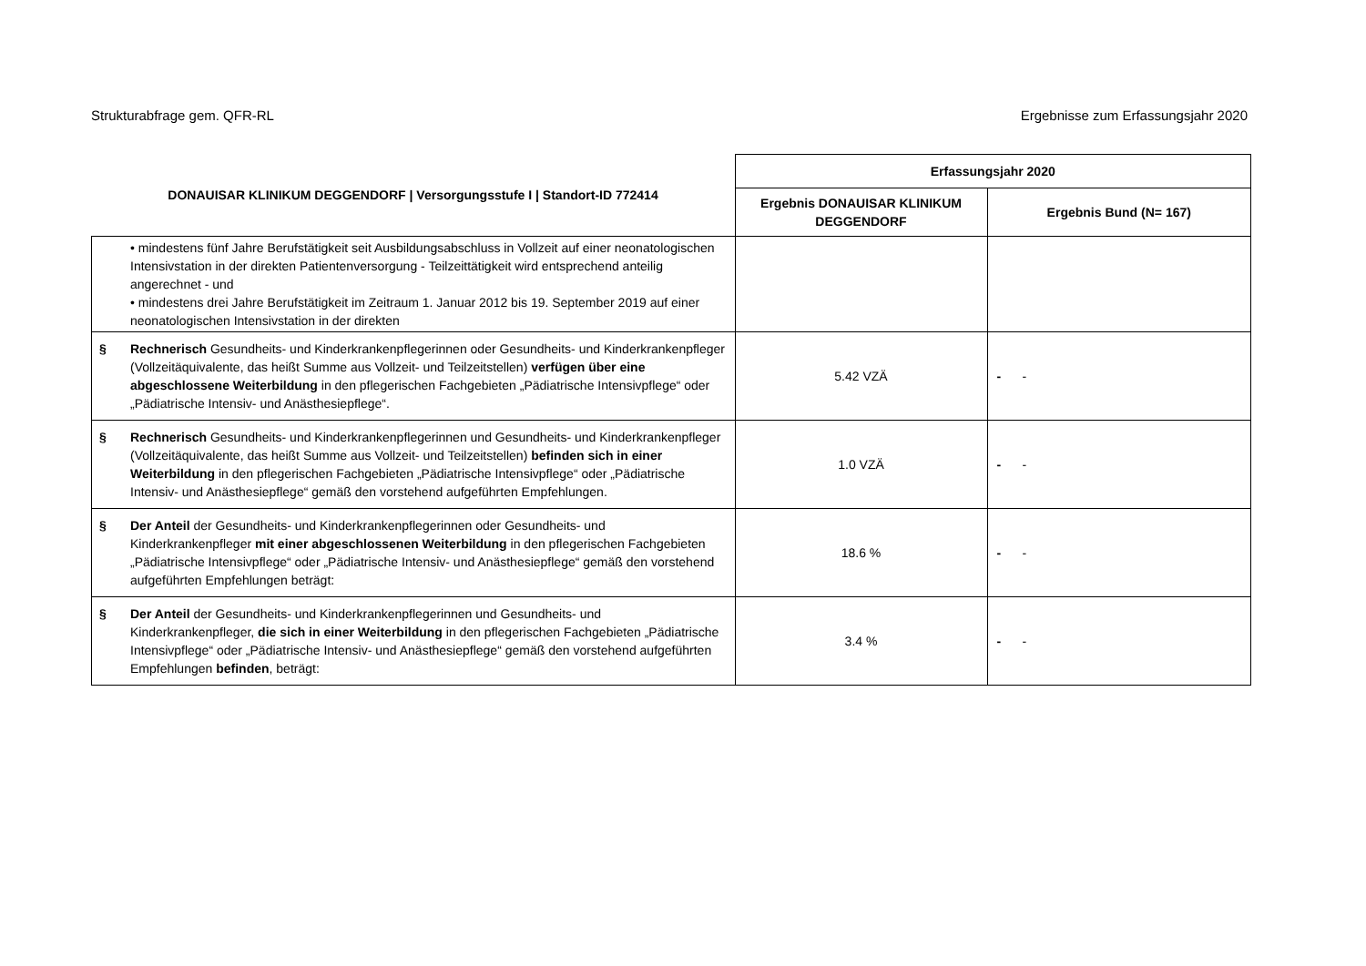Strukturabfrage gem. QFR-RL Ergebnisse zum Erfassungsjahr 2020
| DONAUISAR KLINIKUM DEGGENDORF / Versorgungsstufe I / Standort-ID 772414 | Erfassungsjahr 2020 | |
| --- | --- | --- |
| | Ergebnis DONAUISAR KLINIKUM DEGGENDORF | Ergebnis Bund (N= 167) |
| • mindestens fünf Jahre Berufstätigkeit seit Ausbildungsabschluss in Vollzeit auf einer neonatologischen Intensivstation in der direkten Patientenversorgung - Teilzeittätigkeit wird entsprechend anteilig angerechnet - und • mindestens drei Jahre Berufstätigkeit im Zeitraum 1. Januar 2012 bis 19. September 2019 auf einer neonatologischen Intensivstation in der direkten | | |
| § Rechnerisch Gesundheits- und Kinderkrankenpflegerinnen oder Gesundheits- und Kinderkrankenpfleger (Vollzeitäquivalente, das heißt Summe aus Vollzeit- und Teilzeitstellen) verfügen über eine abgeschlossene Weiterbildung in den pflegerischen Fachgebieten „Pädiatrische Intensivpflege“ oder „Pädiatrische Intensiv- und Anästhesiepflege“. | 5.42 VZÄ | - - |
| § Rechnerisch Gesundheits- und Kinderkrankenpflegerinnen und Gesundheits- und Kinderkrankenpfleger (Vollzeitäquivalente, das heißt Summe aus Vollzeit- und Teilzeitstellen) befinden sich in einer Weiterbildung in den pflegerischen Fachgebieten „Pädiatrische Intensivpflege“ oder „Pädiatrische Intensiv- und Anästhesiepflege“ gemäß den vorstehend aufgeführten Empfehlungen. | 1.0 VZÄ | - - |
| § Der Anteil der Gesundheits- und Kinderkrankenpflegerinnen oder Gesundheits- und Kinderkrankenpfleger mit einer abgeschlossenen Weiterbildung in den pflegerischen Fachgebieten „Pädiatrische Intensivpflege“ oder „Pädiatrische Intensiv- und Anästhesiepflege“ gemäß den vorstehend aufgeführten Empfehlungen beträgt: | 18.6 % | - - |
| § Der Anteil der Gesundheits- und Kinderkrankenpflegerinnen und Gesundheits- und Kinderkrankenpfleger, die sich in einer Weiterbildung in den pflegerischen Fachgebieten „Pädiatrische Intensivpflege“ oder „Pädiatrische Intensiv- und Anästhesiepflege“ gemäß den vorstehend aufgeführten Empfehlungen befinden , beträgt: | 3.4 % | - - |